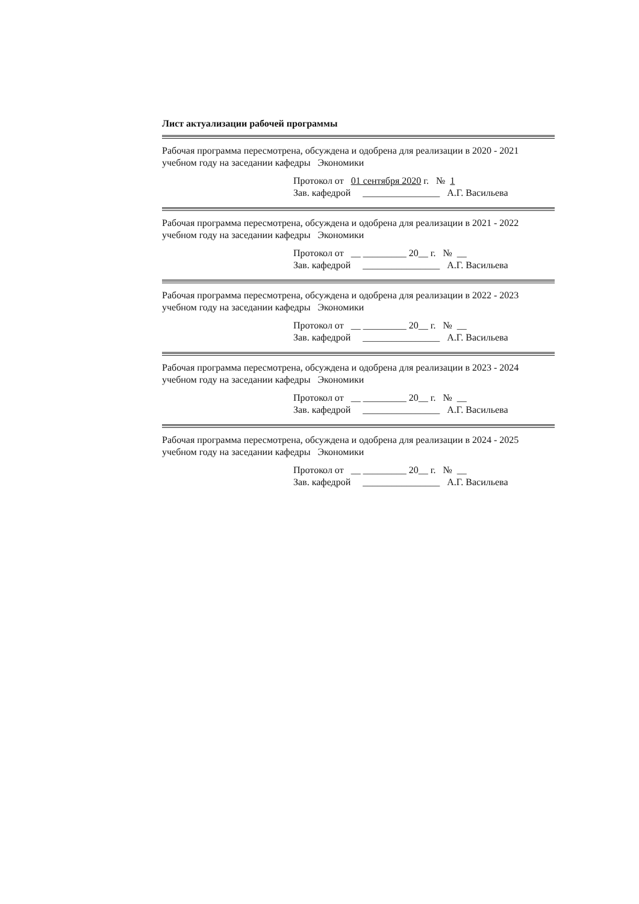Лист актуализации рабочей программы
Рабочая программа пересмотрена, обсуждена и одобрена для реализации в 2020 - 2021 учебном году на заседании кафедры Экономики
Протокол от 01 сентября 2020 г. № 1
Зав. кафедрой ________________ А.Г. Васильева
Рабочая программа пересмотрена, обсуждена и одобрена для реализации в 2021 - 2022 учебном году на заседании кафедры Экономики
Протокол от __ _________ 20__ г. № __
Зав. кафедрой ________________ А.Г. Васильева
Рабочая программа пересмотрена, обсуждена и одобрена для реализации в 2022 - 2023 учебном году на заседании кафедры Экономики
Протокол от __ _________ 20__ г. № __
Зав. кафедрой ________________ А.Г. Васильева
Рабочая программа пересмотрена, обсуждена и одобрена для реализации в 2023 - 2024 учебном году на заседании кафедры Экономики
Протокол от __ _________ 20__ г. № __
Зав. кафедрой ________________ А.Г. Васильева
Рабочая программа пересмотрена, обсуждена и одобрена для реализации в 2024 - 2025 учебном году на заседании кафедры Экономики
Протокол от __ _________ 20__ г. № __
Зав. кафедрой ________________ А.Г. Васильева